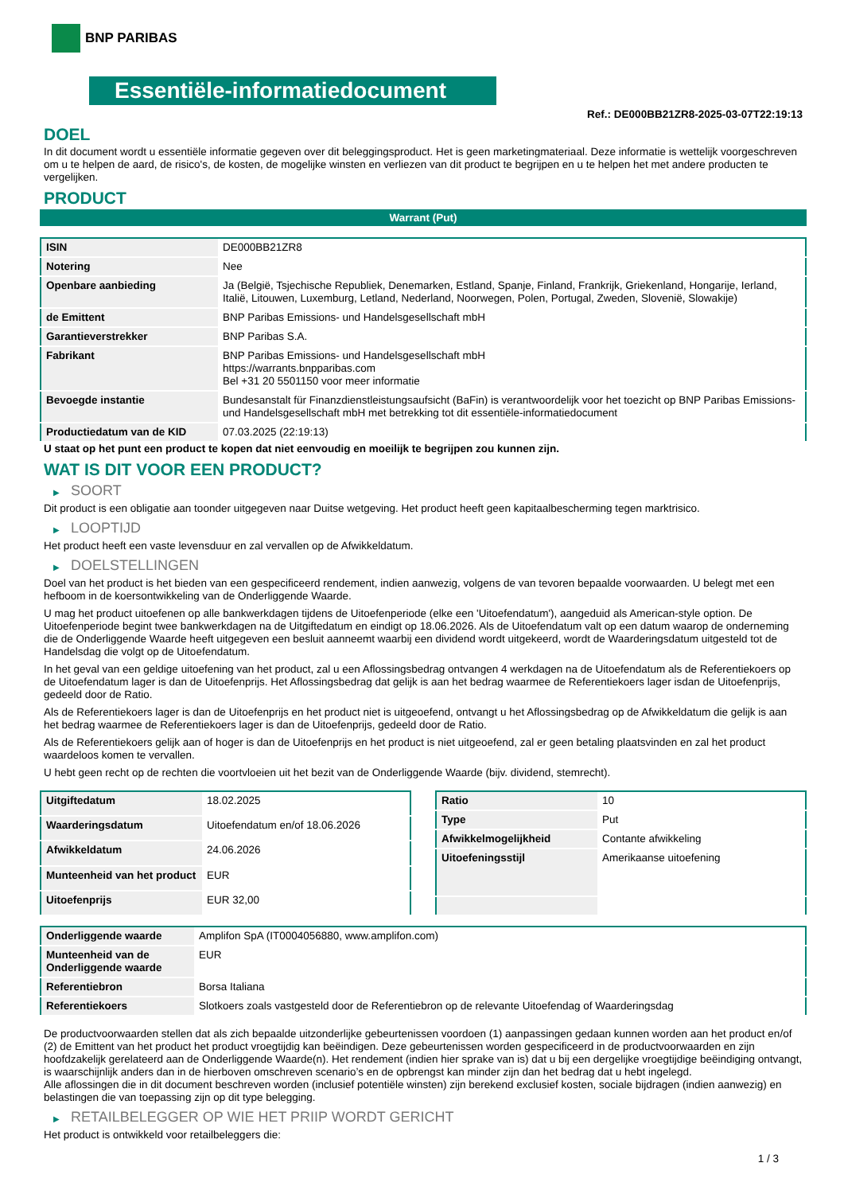BNP PARIBAS
Essentiële-informatiedocument
Ref.: DE000BB21ZR8-2025-03-07T22:19:13
DOEL
In dit document wordt u essentiële informatie gegeven over dit beleggingsproduct. Het is geen marketingmateriaal. Deze informatie is wettelijk voorgeschreven om u te helpen de aard, de risico's, de kosten, de mogelijke winsten en verliezen van dit product te begrijpen en u te helpen het met andere producten te vergelijken.
PRODUCT
Warrant (Put)
| ISIN | DE000BB21ZR8 |
| Notering | Nee |
| Openbare aanbieding | Ja (België, Tsjechische Republiek, Denemarken, Estland, Spanje, Finland, Frankrijk, Griekenland, Hongarije, Ierland, Italië, Litouwen, Luxemburg, Letland, Nederland, Noorwegen, Polen, Portugal, Zweden, Slovenië, Slowakije) |
| de Emittent | BNP Paribas Emissions- und Handelsgesellschaft mbH |
| Garantieverstrekker | BNP Paribas S.A. |
| Fabrikant | BNP Paribas Emissions- und Handelsgesellschaft mbH https://warrants.bnpparibas.com Bel +31 20 5501150 voor meer informatie |
| Bevoegde instantie | Bundesanstalt für Finanzdienstleistungsaufsicht (BaFin) is verantwoordelijk voor het toezicht op BNP Paribas Emissions- und Handelsgesellschaft mbH met betrekking tot dit essentiële-informatiedocument |
| Productiedatum van de KID | 07.03.2025 (22:19:13) |
U staat op het punt een product te kopen dat niet eenvoudig en moeilijk te begrijpen zou kunnen zijn.
WAT IS DIT VOOR EEN PRODUCT?
▶ SOORT
Dit product is een obligatie aan toonder uitgegeven naar Duitse wetgeving. Het product heeft geen kapitaalbescherming tegen marktrisico.
▶ LOOPTIJD
Het product heeft een vaste levensduur en zal vervallen op de Afwikkeldatum.
▶ DOELSTELLINGEN
Doel van het product is het bieden van een gespecificeerd rendement, indien aanwezig, volgens de van tevoren bepaalde voorwaarden. U belegt met een hefboom in de koersontwikkeling van de Onderliggende Waarde.
U mag het product uitoefenen op alle bankwerkdagen tijdens de Uitoefenperiode (elke een 'Uitoefendatum'), aangeduid als American-style option. De Uitoefenperiode begint twee bankwerkdagen na de Uitgiftedatum en eindigt op 18.06.2026. Als de Uitoefendatum valt op een datum waarop de onderneming die de Onderliggende Waarde heeft uitgegeven een besluit aanneemt waarbij een dividend wordt uitgekeerd, wordt de Waarderingsdatum uitgesteld tot de Handelsdag die volgt op de Uitoefendatum.
In het geval van een geldige uitoefening van het product, zal u een Aflossingsbedrag ontvangen 4 werkdagen na de Uitoefendatum als de Referentiekoers op de Uitoefendatum lager is dan de Uitoefenprijs. Het Aflossingsbedrag dat gelijk is aan het bedrag waarmee de Referentiekoers lager isdan de Uitoefenprijs, gedeeld door de Ratio.
Als de Referentiekoers lager is dan de Uitoefenprijs en het product niet is uitgeoefend, ontvangt u het Aflossingsbedrag op de Afwikkeldatum die gelijk is aan het bedrag waarmee de Referentiekoers lager is dan de Uitoefenprijs, gedeeld door de Ratio.
Als de Referentiekoers gelijk aan of hoger is dan de Uitoefenprijs en het product is niet uitgeoefend, zal er geen betaling plaatsvinden en zal het product waardeloos komen te vervallen.
U hebt geen recht op de rechten die voortvloeien uit het bezit van de Onderliggende Waarde (bijv. dividend, stemrecht).
| Uitgiftedatum | 18.02.2025 |
| Waarderingsdatum | Uitoefendatum en/of 18.06.2026 |
| Afwikkeldatum | 24.06.2026 |
| Munteenheid van het product | EUR |
| Uitoefenprijs | EUR 32,00 |
| Ratio | 10 |
| Type | Put |
| Afwikkelmogelijkheid | Contante afwikkeling |
| Uitoefeningsstijl | Amerikaanse uitoefening |
| Onderliggende waarde | Amplifon SpA (IT0004056880, www.amplifon.com) |
| Munteenheid van de Onderliggende waarde | EUR |
| Referentiebron | Borsa Italiana |
| Referentiekoers | Slotkoers zoals vastgesteld door de Referentiebron op de relevante Uitoefendag of Waarderingsdag |
De productvoorwaarden stellen dat als zich bepaalde uitzonderlijke gebeurtenissen voordoen (1) aanpassingen gedaan kunnen worden aan het product en/of (2) de Emittent van het product het product vroegtijdig kan beëindigen. Deze gebeurtenissen worden gespecificeerd in de productvoorwaarden en zijn hoofdzakelijk gerelateerd aan de Onderliggende Waarde(n). Het rendement (indien hier sprake van is) dat u bij een dergelijke vroegtijdige beëindiging ontvangt, is waarschijnlijk anders dan in de hierboven omschreven scenario’s en de opbrengst kan minder zijn dan het bedrag dat u hebt ingelegd.
Alle aflossingen die in dit document beschreven worden (inclusief potentiële winsten) zijn berekend exclusief kosten, sociale bijdragen (indien aanwezig) en belastingen die van toepassing zijn op dit type belegging.
▶ RETAILBELEGGER OP WIE HET PRIIP WORDT GERICHT
Het product is ontwikkeld voor retailbeleggers die:
1 / 3